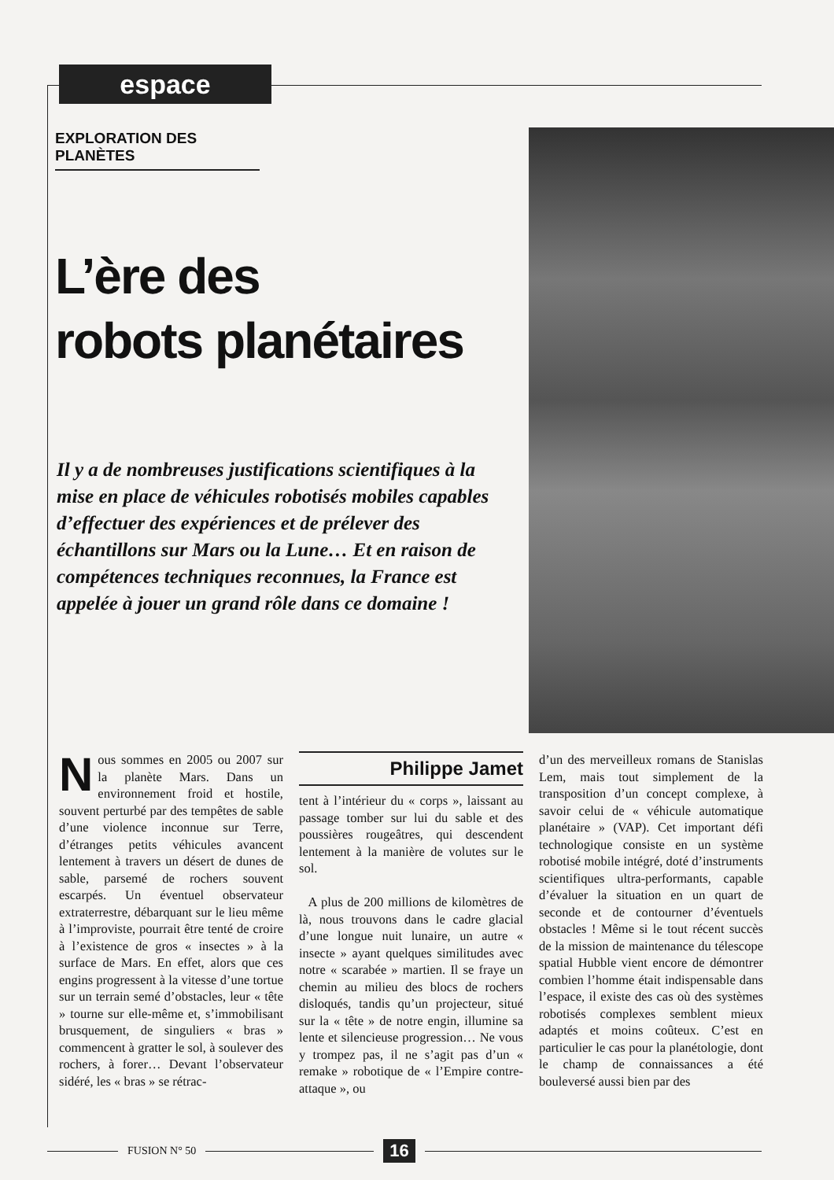espace
EXPLORATION DES PLANÈTES
L’ère des
robots planétaires
Il y a de nombreuses justifications scientifiques à la mise en place de véhicules robotisés mobiles capables d’effectuer des expériences et de prélever des échantillons sur Mars ou la Lune… Et en raison de compétences techniques reconnues, la France est appelée à jouer un grand rôle dans ce domaine !
Nous sommes en 2005 ou 2007 sur la planète Mars. Dans un environnement froid et hostile, souvent perturbé par des tempêtes de sable d’une violence inconnue sur Terre, d’étranges petits véhicules avancent lentement à travers un désert de dunes de sable, parsemé de rochers souvent escarpés. Un éventuel observateur extraterrestre, débarquant sur le lieu même à l’improviste, pourrait être tenté de croire à l’existence de gros « insectes » à la surface de Mars. En effet, alors que ces engins progressent à la vitesse d’une tortue sur un terrain semé d’obstacles, leur « tête » tourne sur elle-même et, s’immobilisant brusquement, de singuliers « bras » commencent à gratter le sol, à soulever des rochers, à forer… Devant l’observateur sidéré, les « bras » se rétrac-
Philippe Jamet
tent à l’intérieur du « corps », laissant au passage tomber sur lui du sable et des poussières rougeâtres, qui descendent lentement à la manière de volutes sur le sol.
A plus de 200 millions de kilomètres de là, nous trouvons dans le cadre glacial d’une longue nuit lunaire, un autre « insecte » ayant quelques similitudes avec notre « scarabée » martien. Il se fraye un chemin au milieu des blocs de rochers disloqués, tandis qu’un projecteur, situé sur la « tête » de notre engin, illumine sa lente et silencieuse progression… Ne vous y trompez pas, il ne s’agit pas d’un « remake » robotique de « l’Empire contre-attaque », ou
d’un des merveilleux romans de Stanislas Lem, mais tout simplement de la transposition d’un concept complexe, à savoir celui de « véhicule automatique planétaire » (VAP). Cet important défi technologique consiste en un système robotisé mobile intégré, doté d’instruments scientifiques ultra-performants, capable d’évaluer la situation en un quart de seconde et de contourner d’éventuels obstacles ! Même si le tout récent succès de la mission de maintenance du télescope spatial Hubble vient encore de démontrer combien l’homme était indispensable dans l’espace, il existe des cas où des systèmes robotisés complexes semblent mieux adaptés et moins coûteux. C’est en particulier le cas pour la planétologie, dont le champ de connaissances a été bouleversé aussi bien par des
FUSION N° 50 16